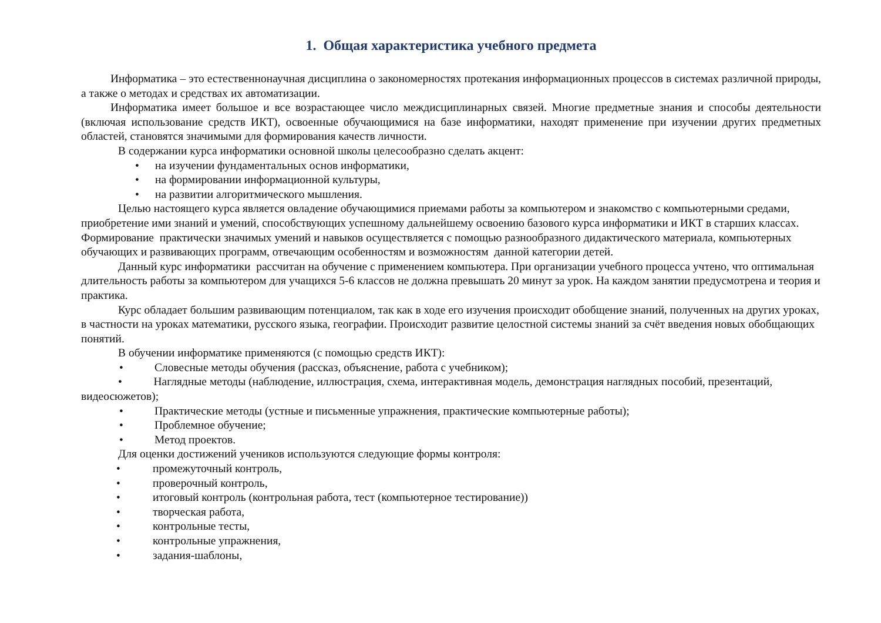1. Общая характеристика учебного предмета
Информатика – это естественнонаучная дисциплина о закономерностях протекания информационных процессов в системах различной природы, а также о методах и средствах их автоматизации.
Информатика имеет большое и все возрастающее число междисциплинарных связей. Многие предметные знания и способы деятельности (включая использование средств ИКТ), освоенные обучающимися на базе информатики, находят применение при изучении других предметных областей, становятся значимыми для формирования качеств личности.
В содержании курса информатики основной школы целесообразно сделать акцент:
• на изучении фундаментальных основ информатики,
• на формировании информационной культуры,
• на развитии алгоритмического мышления.
Целью настоящего курса является овладение обучающимися приемами работы за компьютером и знакомство с компьютерными средами, приобретение ими знаний и умений, способствующих успешному дальнейшему освоению базового курса информатики и ИКТ в старших классах. Формирование практически значимых умений и навыков осуществляется с помощью разнообразного дидактического материала, компьютерных обучающих и развивающих программ, отвечающим особенностям и возможностям данной категории детей.
Данный курс информатики рассчитан на обучение с применением компьютера. При организации учебного процесса учтено, что оптимальная длительность работы за компьютером для учащихся 5-6 классов не должна превышать 20 минут за урок. На каждом занятии предусмотрена и теория и практика.
Курс обладает большим развивающим потенциалом, так как в ходе его изучения происходит обобщение знаний, полученных на других уроках, в частности на уроках математики, русского языка, географии. Происходит развитие целостной системы знаний за счёт введения новых обобщающих понятий.
В обучении информатике применяются (с помощью средств ИКТ):
• Словесные методы обучения (рассказ, объяснение, работа с учебником);
• Наглядные методы (наблюдение, иллюстрация, схема, интерактивная модель, демонстрация наглядных пособий, презентаций, видеосюжетов);
• Практические методы (устные и письменные упражнения, практические компьютерные работы);
• Проблемное обучение;
• Метод проектов.
Для оценки достижений учеников используются следующие формы контроля:
• промежуточный контроль,
• проверочный контроль,
• итоговый контроль (контрольная работа, тест (компьютерное тестирование))
• творческая работа,
• контрольные тесты,
• контрольные упражнения,
• задания-шаблоны,